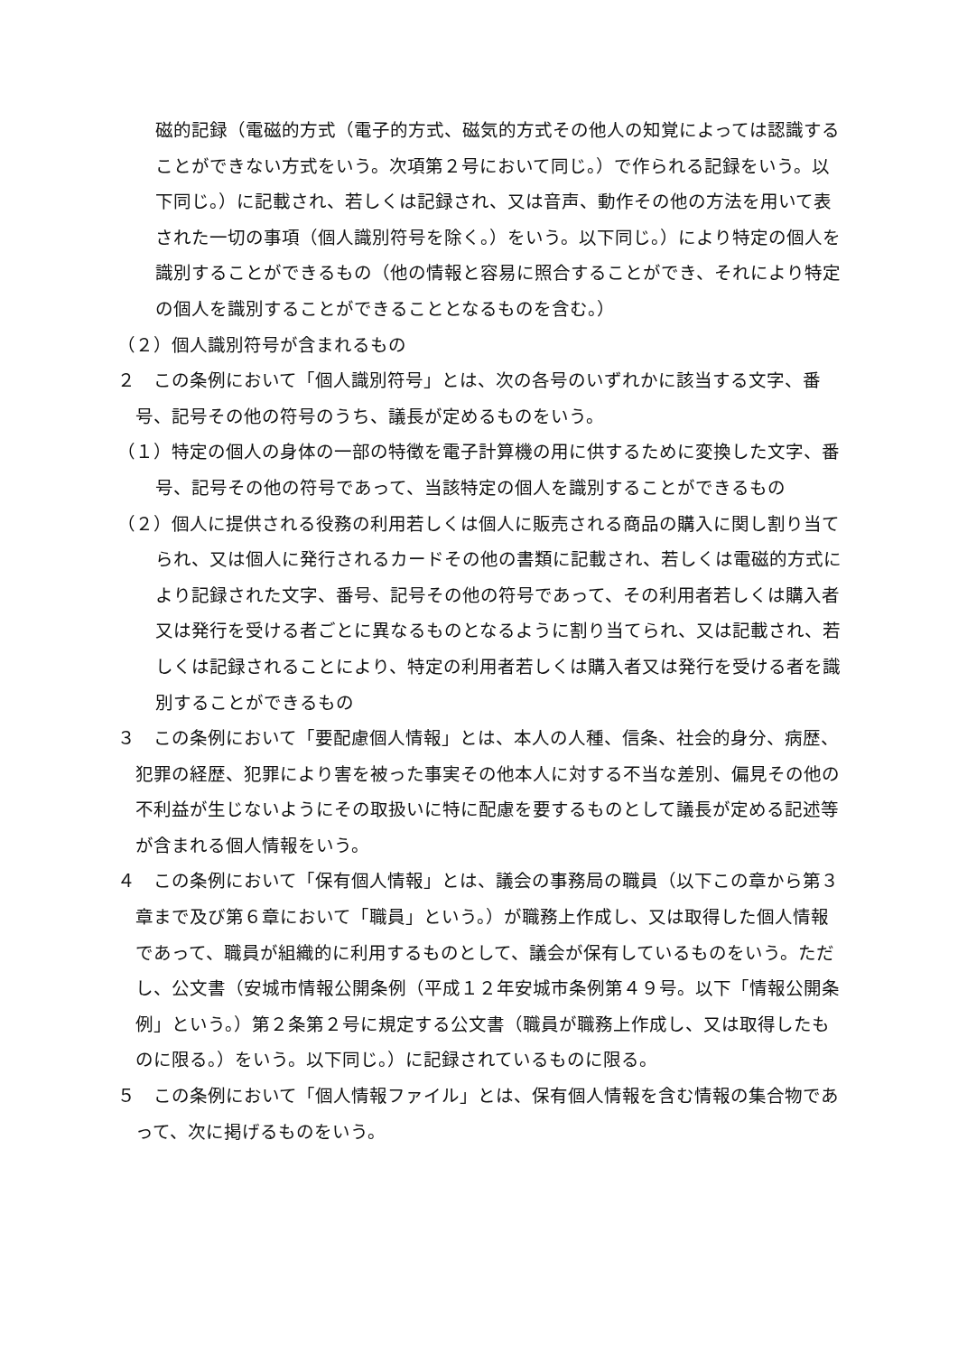磁的記録（電磁的方式（電子的方式、磁気的方式その他人の知覚によっては認識することができない方式をいう。次項第２号において同じ。）で作られる記録をいう。以下同じ。）に記載され、若しくは記録され、又は音声、動作その他の方法を用いて表された一切の事項（個人識別符号を除く。）をいう。以下同じ。）により特定の個人を識別することができるもの（他の情報と容易に照合することができ、それにより特定の個人を識別することができることとなるものを含む。）
（２）個人識別符号が含まれるもの
２　この条例において「個人識別符号」とは、次の各号のいずれかに該当する文字、番号、記号その他の符号のうち、議長が定めるものをいう。
（１）特定の個人の身体の一部の特徴を電子計算機の用に供するために変換した文字、番号、記号その他の符号であって、当該特定の個人を識別することができるもの
（２）個人に提供される役務の利用若しくは個人に販売される商品の購入に関し割り当てられ、又は個人に発行されるカードその他の書類に記載され、若しくは電磁的方式により記録された文字、番号、記号その他の符号であって、その利用者若しくは購入者又は発行を受ける者ごとに異なるものとなるように割り当てられ、又は記載され、若しくは記録されることにより、特定の利用者若しくは購入者又は発行を受ける者を識別することができるもの
３　この条例において「要配慮個人情報」とは、本人の人種、信条、社会的身分、病歴、犯罪の経歴、犯罪により害を被った事実その他本人に対する不当な差別、偏見その他の不利益が生じないようにその取扱いに特に配慮を要するものとして議長が定める記述等が含まれる個人情報をいう。
４　この条例において「保有個人情報」とは、議会の事務局の職員（以下この章から第３章まで及び第６章において「職員」という。）が職務上作成し、又は取得した個人情報であって、職員が組織的に利用するものとして、議会が保有しているものをいう。ただし、公文書（安城市情報公開条例（平成１２年安城市条例第４９号。以下「情報公開条例」という。）第２条第２号に規定する公文書（職員が職務上作成し、又は取得したものに限る。）をいう。以下同じ。）に記録されているものに限る。
５　この条例において「個人情報ファイル」とは、保有個人情報を含む情報の集合物であって、次に掲げるものをいう。